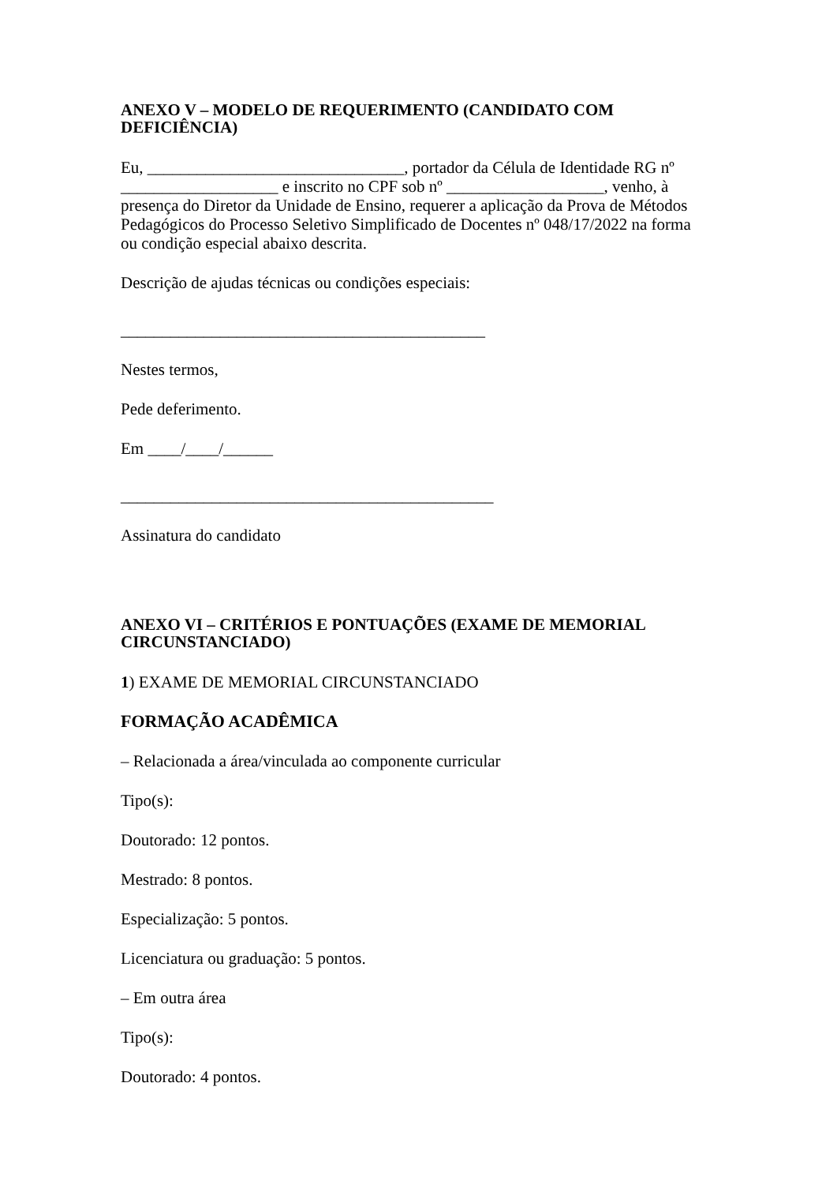ANEXO V – MODELO DE REQUERIMENTO (CANDIDATO COM DEFICIÊNCIA)
Eu, _______________________________, portador da Célula de Identidade RG nº ___________________ e inscrito no CPF sob nº ___________________, venho, à presença do Diretor da Unidade de Ensino, requerer a aplicação da Prova de Métodos Pedagógicos do Processo Seletivo Simplificado de Docentes nº 048/17/2022 na forma ou condição especial abaixo descrita.
Descrição de ajudas técnicas ou condições especiais:
____________________________________________
Nestes termos,
Pede deferimento.
Em ____/____/______
_____________________________________________
Assinatura do candidato
ANEXO VI – CRITÉRIOS E PONTUAÇÕES (EXAME DE MEMORIAL CIRCUNSTANCIADO)
1) EXAME DE MEMORIAL CIRCUNSTANCIADO
FORMAÇÃO ACADÊMICA
– Relacionada a área/vinculada ao componente curricular
Tipo(s):
Doutorado: 12 pontos.
Mestrado: 8 pontos.
Especialização: 5 pontos.
Licenciatura ou graduação: 5 pontos.
– Em outra área
Tipo(s):
Doutorado: 4 pontos.